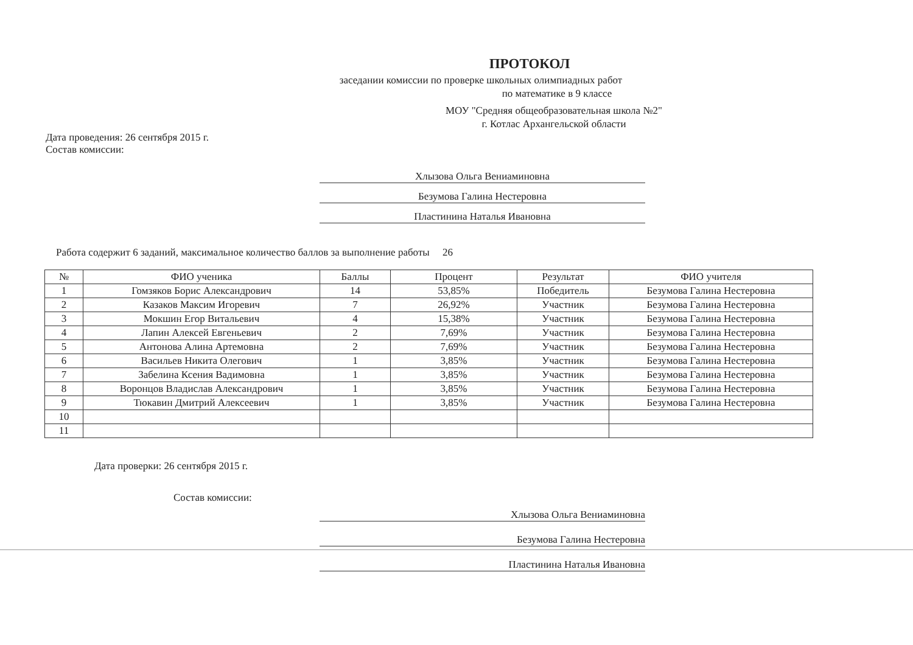ПРОТОКОЛ
заседании комиссии по проверке школьных олимпиадных работ
по математике в 9 классе
МОУ "Средняя общеобразовательная школа №2"
г. Котлас Архангельской области
Дата проведения: 26 сентября 2015 г.
Состав комиссии:
Хлызова Ольга Вениаминовна
Безумова Галина Нестеровна
Пластинина Наталья Ивановна
Работа содержит 6 заданий, максимальное количество баллов за выполнение работы 26
| № | ФИО ученика | Баллы | Процент | Результат | ФИО учителя |
| --- | --- | --- | --- | --- | --- |
| 1 | Гомзяков Борис Александрович | 14 | 53,85% | Победитель | Безумова Галина Нестеровна |
| 2 | Казаков Максим Игоревич | 7 | 26,92% | Участник | Безумова Галина Нестеровна |
| 3 | Мокшин Егор Витальевич | 4 | 15,38% | Участник | Безумова Галина Нестеровна |
| 4 | Лапин Алексей Евгеньевич | 2 | 7,69% | Участник | Безумова Галина Нестеровна |
| 5 | Антонова Алина Артемовна | 2 | 7,69% | Участник | Безумова Галина Нестеровна |
| 6 | Васильев Никита Олегович | 1 | 3,85% | Участник | Безумова Галина Нестеровна |
| 7 | Забелина Ксения Вадимовна | 1 | 3,85% | Участник | Безумова Галина Нестеровна |
| 8 | Воронцов Владислав Александрович | 1 | 3,85% | Участник | Безумова Галина Нестеровна |
| 9 | Тюкавин Дмитрий Алексеевич | 1 | 3,85% | Участник | Безумова Галина Нестеровна |
| 10 | | | | | |
| 11 | | | | | |
Дата проверки: 26 сентября 2015 г.
Состав комиссии:
Хлызова Ольга Вениаминовна
Безумова Галина Нестеровна
Пластинина Наталья Ивановна